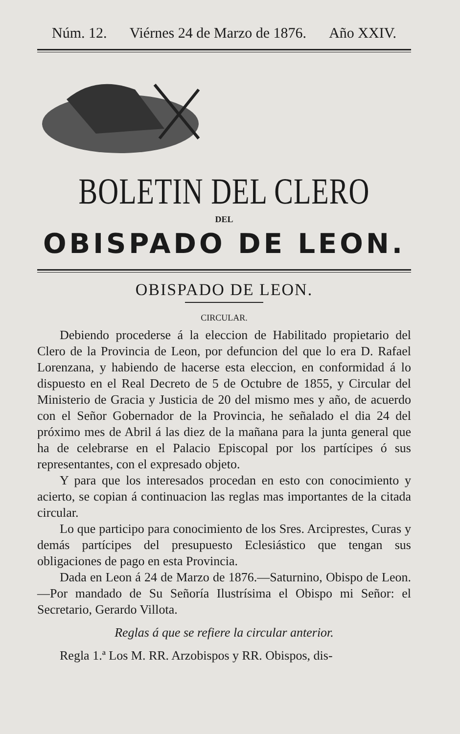Núm. 12. Viérnes 24 de Marzo de 1876. Año XXIV.
BOLETIN DEL CLERO
DEL
OBISPADO DE LEON.
OBISPADO DE LEON.
CIRCULAR.
Debiendo procederse á la eleccion de Habilitado propietario del Clero de la Provincia de Leon, por defuncion del que lo era D. Rafael Lorenzana, y habiendo de hacerse esta eleccion, en conformidad á lo dispuesto en el Real Decreto de 5 de Octubre de 1855, y Circular del Ministerio de Gracia y Justicia de 20 del mismo mes y año, de acuerdo con el Señor Gobernador de la Provincia, he señalado el dia 24 del próximo mes de Abril á las diez de la mañana para la junta general que ha de celebrarse en el Palacio Episcopal por los partícipes ó sus representantes, con el expresado objeto.
Y para que los interesados procedan en esto con conocimiento y acierto, se copian á continuacion las reglas mas importantes de la citada circular.
Lo que participo para conocimiento de los Sres. Arciprestes, Curas y demás partícipes del presupuesto Eclesiástico que tengan sus obligaciones de pago en esta Provincia.
Dada en Leon á 24 de Marzo de 1876.—Saturnino, Obispo de Leon.—Por mandado de Su Señoría Ilustrísima el Obispo mi Señor: el Secretario, Gerardo Villota.
Reglas á que se refiere la circular anterior.
Regla 1.ª Los M. RR. Arzobispos y RR. Obispos, dis-